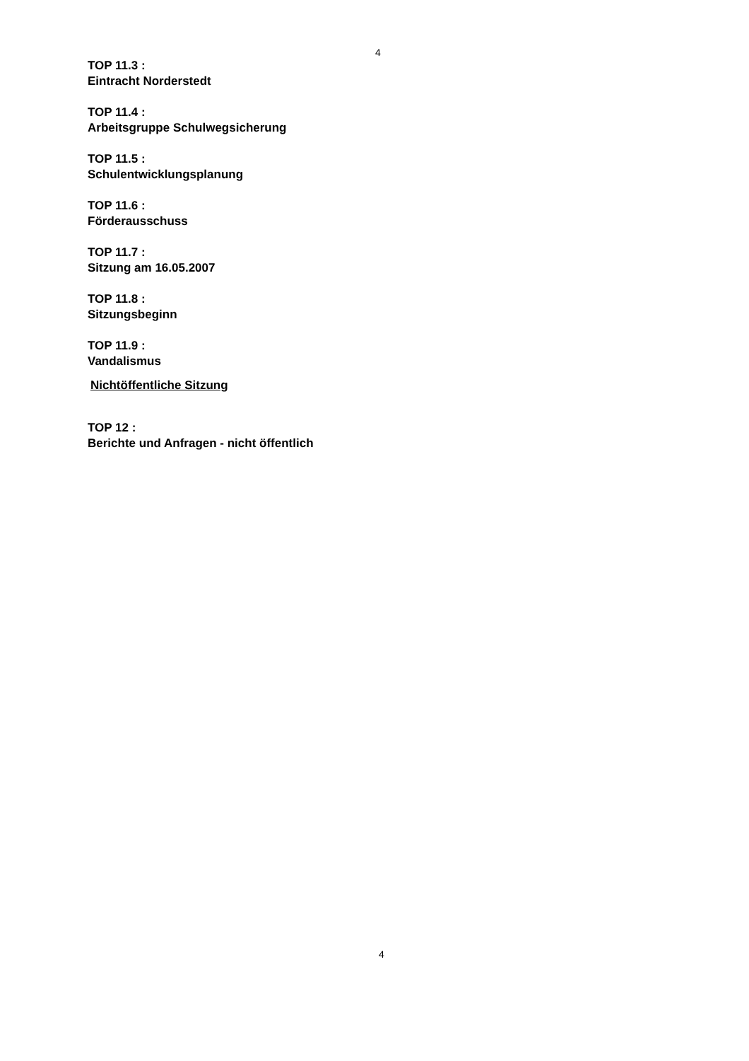4
TOP 11.3 :
Eintracht Norderstedt
TOP 11.4 :
Arbeitsgruppe Schulwegsicherung
TOP 11.5 :
Schulentwicklungsplanung
TOP 11.6 :
Förderausschuss
TOP 11.7 :
Sitzung am 16.05.2007
TOP 11.8 :
Sitzungsbeginn
TOP 11.9 :
Vandalismus
Nichtöffentliche Sitzung
TOP 12 :
Berichte und Anfragen - nicht öffentlich
4